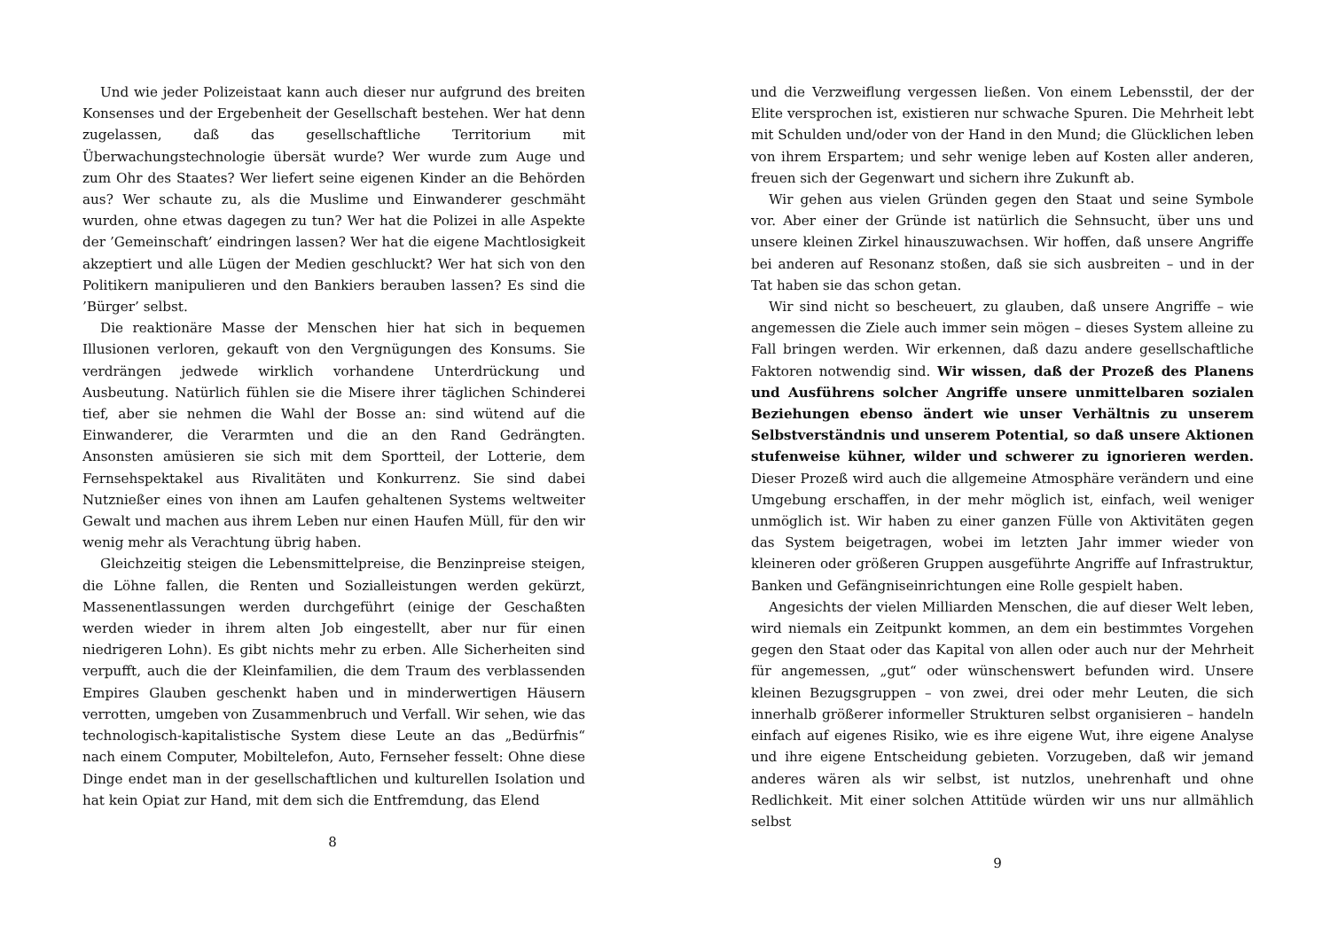Und wie jeder Polizeistaat kann auch dieser nur aufgrund des breiten Konsenses und der Ergebenheit der Gesellschaft bestehen. Wer hat denn zugelassen, daß das gesellschaftliche Territorium mit Überwachungstechnologie übersät wurde? Wer wurde zum Auge und zum Ohr des Staates? Wer liefert seine eigenen Kinder an die Behörden aus? Wer schaute zu, als die Muslime und Einwanderer geschmäht wurden, ohne etwas dagegen zu tun? Wer hat die Polizei in alle Aspekte der ’Gemeinschaft’ eindringen lassen? Wer hat die eigene Machtlosigkeit akzeptiert und alle Lügen der Medien geschluckt? Wer hat sich von den Politikern manipulieren und den Bankiers berauben lassen? Es sind die ’Bürger’ selbst.
Die reaktionäre Masse der Menschen hier hat sich in bequemen Illusionen verloren, gekauft von den Vergnügungen des Konsums. Sie verdrängen jedwede wirklich vorhandene Unterdrückung und Ausbeutung. Natürlich fühlen sie die Misere ihrer täglichen Schinderei tief, aber sie nehmen die Wahl der Bosse an: sind wütend auf die Einwanderer, die Verarmten und die an den Rand Gedrängten. Ansonsten amüsieren sie sich mit dem Sportteil, der Lotterie, dem Fernsehspektakel aus Rivalitäten und Konkurrenz. Sie sind dabei Nutznießer eines von ihnen am Laufen gehaltenen Systems weltweiter Gewalt und machen aus ihrem Leben nur einen Haufen Müll, für den wir wenig mehr als Verachtung übrig haben.
Gleichzeitig steigen die Lebensmittelpreise, die Benzinpreise steigen, die Löhne fallen, die Renten und Sozialleistungen werden gekürzt, Massenentlassungen werden durchgeführt (einige der Geschaßten werden wieder in ihrem alten Job eingestellt, aber nur für einen niedrigeren Lohn). Es gibt nichts mehr zu erben. Alle Sicherheiten sind verpufft, auch die der Kleinfamilien, die dem Traum des verblassenden Empires Glauben geschenkt haben und in minderwertigen Häusern verrotten, umgeben von Zusammenbruch und Verfall. Wir sehen, wie das technologisch-kapitalistische System diese Leute an das „Bedürfnis“ nach einem Computer, Mobiltelefon, Auto, Fernseher fesselt: Ohne diese Dinge endet man in der gesellschaftlichen und kulturellen Isolation und hat kein Opiat zur Hand, mit dem sich die Entfremdung, das Elend
8
und die Verzweiflung vergessen ließen. Von einem Lebensstil, der der Elite versprochen ist, existieren nur schwache Spuren. Die Mehrheit lebt mit Schulden und/oder von der Hand in den Mund; die Glücklichen leben von ihrem Erspartem; und sehr wenige leben auf Kosten aller anderen, freuen sich der Gegenwart und sichern ihre Zukunft ab.
Wir gehen aus vielen Gründen gegen den Staat und seine Symbole vor. Aber einer der Gründe ist natürlich die Sehnsucht, über uns und unsere kleinen Zirkel hinauszuwachsen. Wir hoffen, daß unsere Angriffe bei anderen auf Resonanz stoßen, daß sie sich ausbreiten – und in der Tat haben sie das schon getan.
Wir sind nicht so bescheuert, zu glauben, daß unsere Angriffe – wie angemessen die Ziele auch immer sein mögen – dieses System alleine zu Fall bringen werden. Wir erkennen, daß dazu andere gesellschaftliche Faktoren notwendig sind. Wir wissen, daß der Prozeß des Planens und Ausführens solcher Angriffe unsere unmittelbaren sozialen Beziehungen ebenso ändert wie unser Verhältnis zu unserem Selbstverständnis und unserem Potential, so daß unsere Aktionen stufenweise kühner, wilder und schwerer zu ignorieren werden. Dieser Prozeß wird auch die allgemeine Atmosphäre verändern und eine Umgebung erschaffen, in der mehr möglich ist, einfach, weil weniger unmöglich ist. Wir haben zu einer ganzen Fülle von Aktivitäten gegen das System beigetragen, wobei im letzten Jahr immer wieder von kleineren oder größeren Gruppen ausgeführte Angriffe auf Infrastruktur, Banken und Gefängniseinrichtungen eine Rolle gespielt haben.
Angesichts der vielen Milliarden Menschen, die auf dieser Welt leben, wird niemals ein Zeitpunkt kommen, an dem ein bestimmtes Vorgehen gegen den Staat oder das Kapital von allen oder auch nur der Mehrheit für angemessen, „gut“ oder wünschenswert befunden wird. Unsere kleinen Bezugsgruppen – von zwei, drei oder mehr Leuten, die sich innerhalb größerer informeller Strukturen selbst organisieren – handeln einfach auf eigenes Risiko, wie es ihre eigene Wut, ihre eigene Analyse und ihre eigene Entscheidung gebieten. Vorzugeben, daß wir jemand anderes wären als wir selbst, ist nutzlos, unehrenhaft und ohne Redlichkeit. Mit einer solchen Attitüde würden wir uns nur allmählich selbst
9